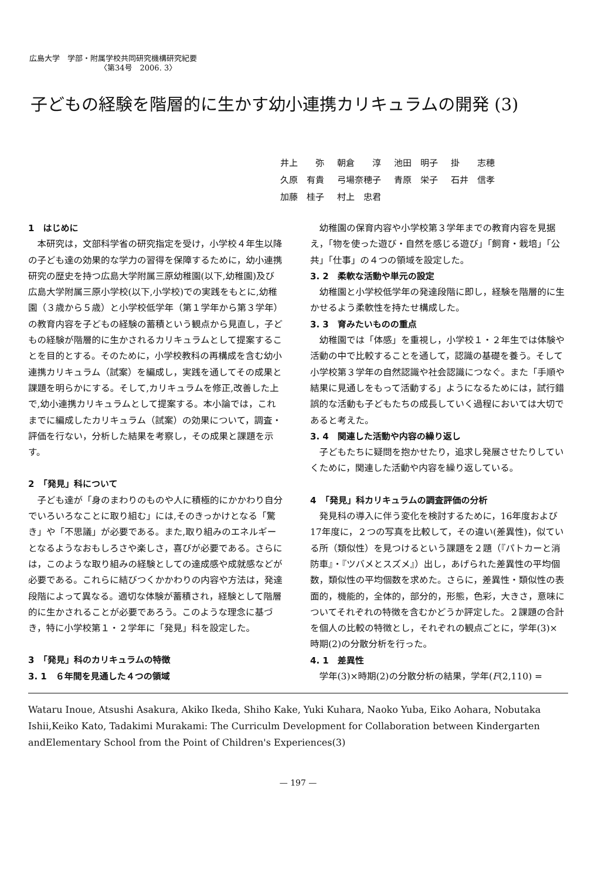広島大学　学部・附属学校共同研究機構研究紀要
〈第34号　2006. 3〉
子どもの経験を階層的に生かす幼小連携カリキュラムの開発 (3)
| 井上 弥 | 朝倉 淳 | 池田 明子 | 掛 志穂 |
| 久原 有貴 | 弓場奈穂子 | 青原 栄子 | 石井 信孝 |
| 加藤 桂子 | 村上 忠君 | | |
1　はじめに
本研究は，文部科学省の研究指定を受け，小学校４年生以降の子ども達の効果的な学力の習得を保障するために，幼小連携研究の歴史を持つ広島大学附属三原幼稚園(以下,幼稚園)及び広島大学附属三原小学校(以下,小学校)での実践をもとに,幼稚園（３歳から５歳）と小学校低学年（第１学年から第３学年）の教育内容を子どもの経験の蓄積という観点から見直し，子どもの経験が階層的に生かされるカリキュラムとして提案することを目的とする。そのために，小学校教科の再構成を含む幼小連携カリキュラム（試案）を編成し，実践を通してその成果と課題を明らかにする。そして,カリキュラムを修正,改善した上で,幼小連携カリキュラムとして提案する。本小論では，これまでに編成したカリキュラム（試案）の効果について，調査・評価を行ない，分析した結果を考察し，その成果と課題を示す。
2　「発見」科について
子ども達が「身のまわりのものや人に積極的にかかわり自分でいろいろなことに取り組む」には,そのきっかけとなる「驚き」や「不思議」が必要である。また,取り組みのエネルギーとなるようなおもしろさや楽しさ，喜びが必要である。さらには，このような取り組みの経験としての達成感や成就感などが必要である。これらに結びつくかかわりの内容や方法は，発達段階によって異なる。適切な体験が蓄積され，経験として階層的に生かされることが必要であろう。このような理念に基づき，特に小学校第１・２学年に「発見」科を設定した。
3　「発見」科のカリキュラムの特徴
3. 1　６年間を見通した４つの領域
幼稚園の保育内容や小学校第３学年までの教育内容を見据え，「物を使った遊び・自然を感じる遊び」「飼育・栽培」「公共」「仕事」の４つの領域を設定した。
3. 2　柔軟な活動や単元の設定
幼稚園と小学校低学年の発達段階に即し，経験を階層的に生かせるよう柔軟性を持たせ構成した。
3. 3　育みたいものの重点
幼稚園では「体感」を重視し，小学校１・２年生では体験や活動の中で比較することを通して，認識の基礎を養う。そして小学校第３学年の自然認識や社会認識につなぐ。また「手順や結果に見通しをもって活動する」ようになるためには，試行錯誤的な活動も子どもたちの成長していく過程においては大切であると考えた。
3. 4　関連した活動や内容の繰り返し
子どもたちに疑問を抱かせたり，追求し発展させたりしていくために，関連した活動や内容を繰り返している。
4　「発見」科カリキュラムの調査評価の分析
発見科の導入に伴う変化を検討するために，16年度および17年度に，２つの写真を比較して，その違い(差異性)，似ている所（類似性）を見つけるという課題を２題（『パトカーと消防車』・『ツバメとスズメ』）出し，あげられた差異性の平均個数，類似性の平均個数を求めた。さらに，差異性・類似性の表面的，機能的，全体的，部分的，形態，色彩，大きさ，意味についてそれぞれの特徴を含むかどうか評定した。２課題の合計を個人の比較の特徴とし，それぞれの観点ごとに，学年(3)×時期(2)の分散分析を行った。
4. 1　差異性
学年(3)×時期(2)の分散分析の結果，学年(F(2,110) =
Wataru Inoue, Atsushi Asakura, Akiko Ikeda, Shiho Kake, Yuki Kuhara, Naoko Yuba, Eiko Aohara, Nobutaka Ishii,Keiko Kato, Tadakimi Murakami: The Curriculm Development for Collaboration between Kindergarten andElementary School from the Point of Children's Experiences(3)
— 197 —